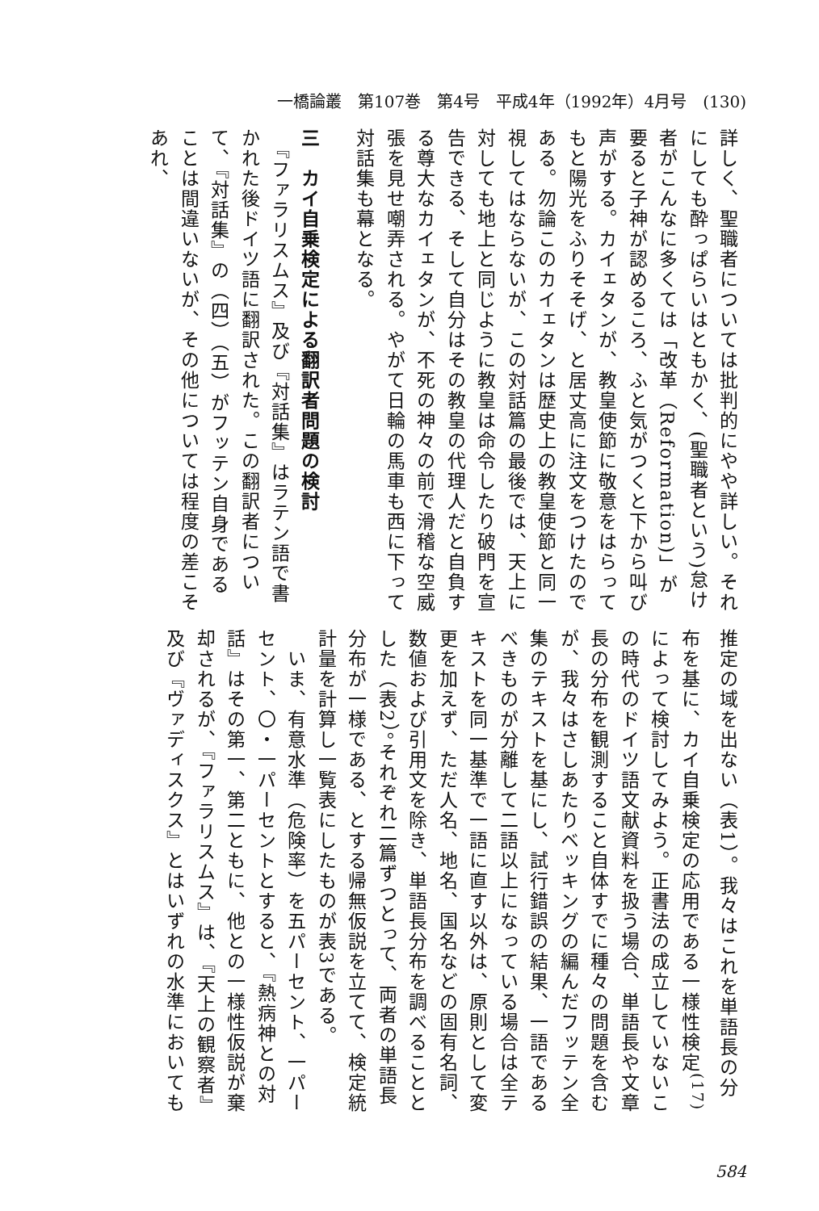一橋論叢　第107巻　第4号　平成4年（1992年）4月号　(130)
詳しく、聖職者については批判的にやや詳しい。それにしても酔っぱらいはともかく、(聖職者という)怠け者がこんなに多くては「改革（Reformation)」が要ると子神が認めるころ、ふと気がつくと下から叫び声がする。カイェタンが、教皇使節に敬意をはらってもと陽光をふりそそげ、と居丈高に注文をつけたのである。勿論このカイェタンは歴史上の教皇使節と同一視してはならないが、この対話篇の最後では、天上に対しても地上と同じように教皇は命令したり破門を宣告できる、そして自分はその教皇の代理人だと自負する尊大なカイェタンが、不死の神々の前で滑稽な空威張を見せ嘲弄される。やがて日輪の馬車も西に下って対話集も幕となる。
三　カイ自乗検定による翻訳者問題の検討
　『ファラリスムス』及び『対話集』はラテン語で書かれた後ドイツ語に翻訳された。この翻訳者について、『対話集』の（四）（五）がフッテン自身であることは間違いないが、その他については程度の差こそあれ、
推定の域を出ない（表1）。我々はこれを単語長の分布を基に、カイ自乗検定の応用である一様性検定<sup>(17)</sup>によって検討してみよう。正書法の成立していないこの時代のドイツ語文献資料を扱う場合、単語長や文章長の分布を観測すること自体すでに種々の問題を含むが、我々はさしあたりベッキングの編んだフッテン全集のテキストを基にし、試行錯誤の結果、一語であるべきものが分離して二語以上になっている場合は全テキストを同一基準で一語に直す以外は、原則として変更を加えず、ただ人名、地名、国名などの固有名詞、数値および引用文を除き、単語長分布を調べることとした（表2）。それぞれ二篇ずつとって、両者の単語長分布が一様である、とする帰無仮説を立てて、検定統計量を計算し一覧表にしたものが表3である。
　いま、有意水準（危険率）を五パーセント、一パーセント、〇・一パーセントとすると、『熱病神との対話』はその第一、第二ともに、他との一様性仮説が棄却されるが、『ファラリスムス』は、『天上の観察者』及び『ヴァディスクス』とはいずれの水準においても
584